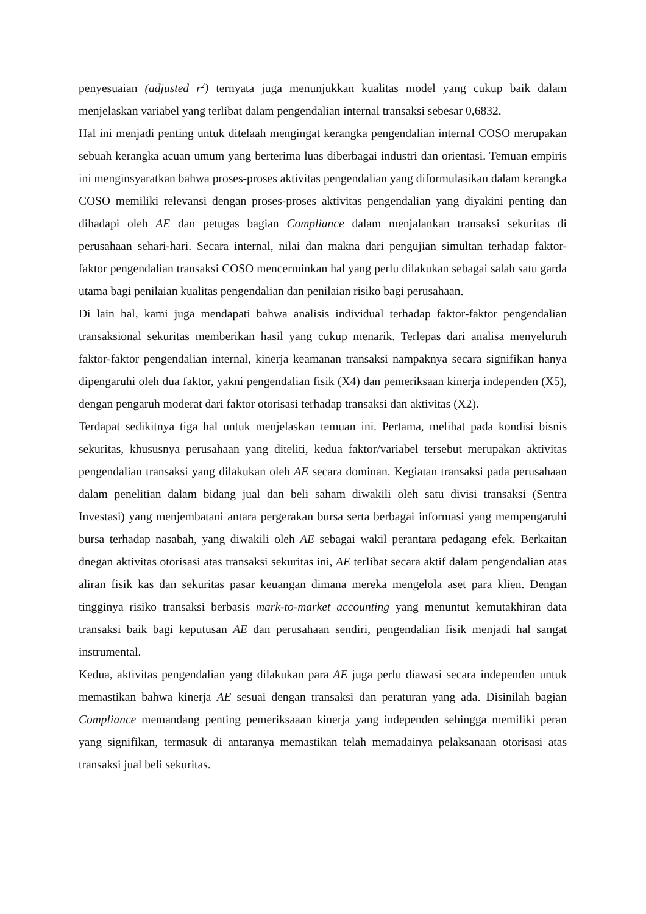penyesuaian (adjusted r<sup>2</sup>) ternyata juga menunjukkan kualitas model yang cukup baik dalam menjelaskan variabel yang terlibat dalam pengendalian internal transaksi sebesar 0,6832.
Hal ini menjadi penting untuk ditelaah mengingat kerangka pengendalian internal COSO merupakan sebuah kerangka acuan umum yang berterima luas diberbagai industri dan orientasi. Temuan empiris ini menginsyaratkan bahwa proses-proses aktivitas pengendalian yang diformulasikan dalam kerangka COSO memiliki relevansi dengan proses-proses aktivitas pengendalian yang diyakini penting dan dihadapi oleh AE dan petugas bagian Compliance dalam menjalankan transaksi sekuritas di perusahaan sehari-hari. Secara internal, nilai dan makna dari pengujian simultan terhadap faktor-faktor pengendalian transaksi COSO mencerminkan hal yang perlu dilakukan sebagai salah satu garda utama bagi penilaian kualitas pengendalian dan penilaian risiko bagi perusahaan.
Di lain hal, kami juga mendapati bahwa analisis individual terhadap faktor-faktor pengendalian transaksional sekuritas memberikan hasil yang cukup menarik. Terlepas dari analisa menyeluruh faktor-faktor pengendalian internal, kinerja keamanan transaksi nampaknya secara signifikan hanya dipengaruhi oleh dua faktor, yakni pengendalian fisik (X4) dan pemeriksaan kinerja independen (X5), dengan pengaruh moderat dari faktor otorisasi terhadap transaksi dan aktivitas (X2).
Terdapat sedikitnya tiga hal untuk menjelaskan temuan ini. Pertama, melihat pada kondisi bisnis sekuritas, khususnya perusahaan yang diteliti, kedua faktor/variabel tersebut merupakan aktivitas pengendalian transaksi yang dilakukan oleh AE secara dominan. Kegiatan transaksi pada perusahaan dalam penelitian dalam bidang jual dan beli saham diwakili oleh satu divisi transaksi (Sentra Investasi) yang menjembatani antara pergerakan bursa serta berbagai informasi yang mempengaruhi bursa terhadap nasabah, yang diwakili oleh AE sebagai wakil perantara pedagang efek. Berkaitan dnegan aktivitas otorisasi atas transaksi sekuritas ini, AE terlibat secara aktif dalam pengendalian atas aliran fisik kas dan sekuritas pasar keuangan dimana mereka mengelola aset para klien. Dengan tingginya risiko transaksi berbasis mark-to-market accounting yang menuntut kemutakhiran data transaksi baik bagi keputusan AE dan perusahaan sendiri, pengendalian fisik menjadi hal sangat instrumental.
Kedua, aktivitas pengendalian yang dilakukan para AE juga perlu diawasi secara independen untuk memastikan bahwa kinerja AE sesuai dengan transaksi dan peraturan yang ada. Disinilah bagian Compliance memandang penting pemeriksaaan kinerja yang independen sehingga memiliki peran yang signifikan, termasuk di antaranya memastikan telah memadainya pelaksanaan otorisasi atas transaksi jual beli sekuritas.